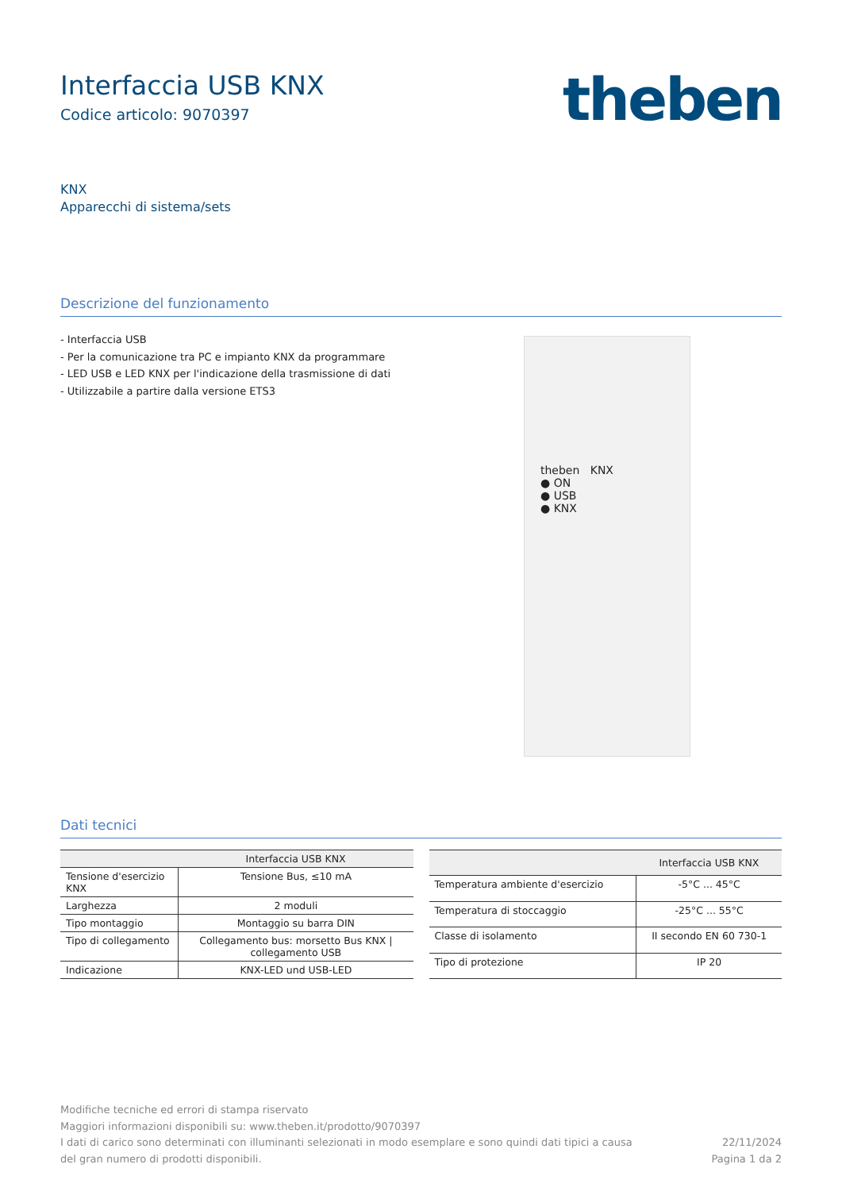Interfaccia USB KNX
Codice articolo: 9070397
theben
KNX
Apparecchi di sistema/sets
Descrizione del funzionamento
- Interfaccia USB
- Per la comunicazione tra PC e impianto KNX da programmare
- LED USB e LED KNX per l'indicazione della trasmissione di dati
- Utilizzabile a partire dalla versione ETS3
theben KNX
● ON
● USB
● KNX
Dati tecnici
| | Interfaccia USB KNX |
| --- | --- |
| Tensione d'esercizio KNX | Tensione Bus, ≤10 mA |
| Larghezza | 2 moduli |
| Tipo montaggio | Montaggio su barra DIN |
| Tipo di collegamento | Collegamento bus: morsetto Bus KNX / collegamento USB |
| Indicazione | KNX-LED und USB-LED |
| | Interfaccia USB KNX |
| --- | --- |
| Temperatura ambiente d'esercizio | -5°C ... 45°C |
| Temperatura di stoccaggio | -25°C ... 55°C |
| Classe di isolamento | II secondo EN 60 730-1 |
| Tipo di protezione | IP 20 |
Modifiche tecniche ed errori di stampa riservato
Maggiori informazioni disponibili su: www.theben.it/prodotto/9070397
I dati di carico sono determinati con illuminanti selezionati in modo esemplare e sono quindi dati tipici a causa
del gran numero di prodotti disponibili.
22/11/2024
Pagina 1 da 2